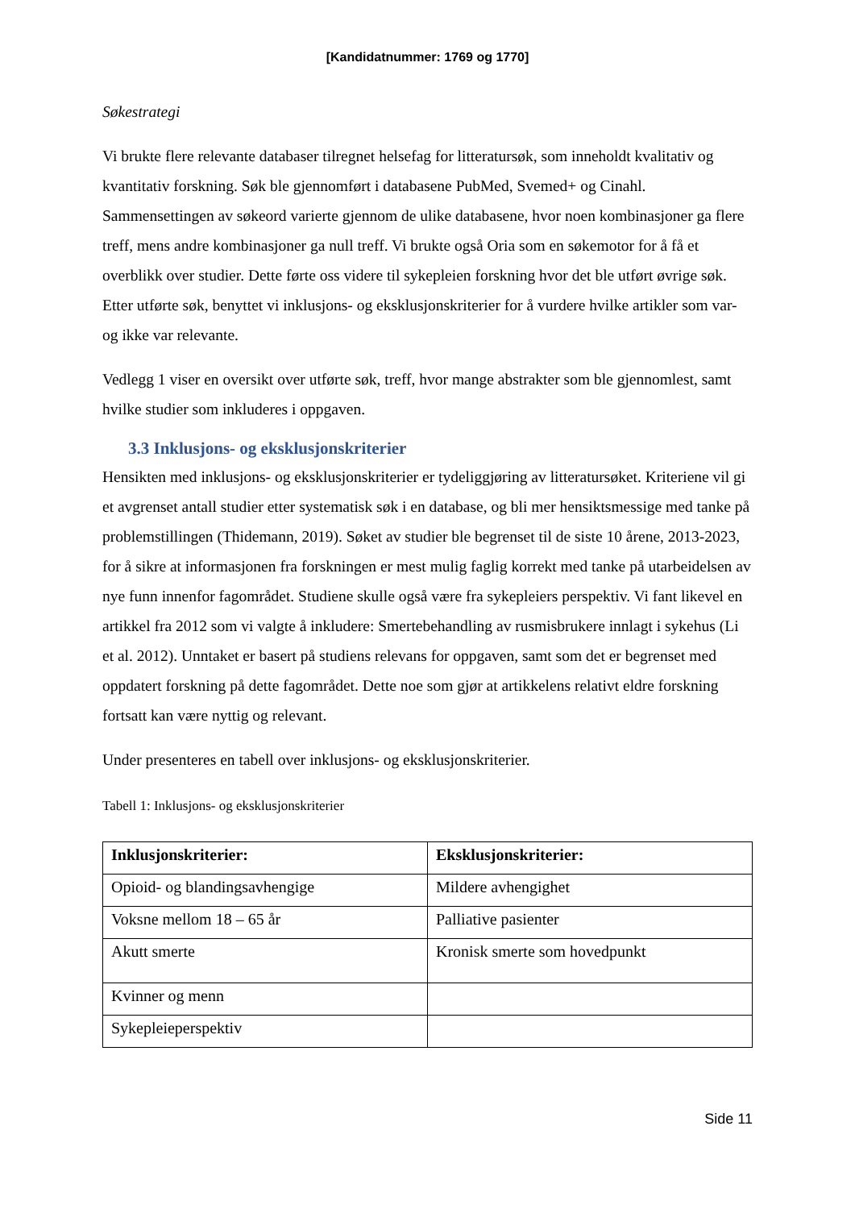[Kandidatnummer: 1769 og 1770]
Søkestrategi
Vi brukte flere relevante databaser tilregnet helsefag for litteratursøk, som inneholdt kvalitativ og kvantitativ forskning. Søk ble gjennomført i databasene PubMed, Svemed+ og Cinahl. Sammensettingen av søkeord varierte gjennom de ulike databasene, hvor noen kombinasjoner ga flere treff, mens andre kombinasjoner ga null treff. Vi brukte også Oria som en søkemotor for å få et overblikk over studier. Dette førte oss videre til sykepleien forskning hvor det ble utført øvrige søk. Etter utførte søk, benyttet vi inklusjons- og eksklusjonskriterier for å vurdere hvilke artikler som var- og ikke var relevante.
Vedlegg 1 viser en oversikt over utførte søk, treff, hvor mange abstrakter som ble gjennomlest, samt hvilke studier som inkluderes i oppgaven.
3.3 Inklusjons- og eksklusjonskriterier
Hensikten med inklusjons- og eksklusjonskriterier er tydeliggjøring av litteratursøket. Kriteriene vil gi et avgrenset antall studier etter systematisk søk i en database, og bli mer hensiktsmessige med tanke på problemstillingen (Thidemann, 2019). Søket av studier ble begrenset til de siste 10 årene, 2013-2023, for å sikre at informasjonen fra forskningen er mest mulig faglig korrekt med tanke på utarbeidelsen av nye funn innenfor fagområdet. Studiene skulle også være fra sykepleiers perspektiv. Vi fant likevel en artikkel fra 2012 som vi valgte å inkludere: Smertebehandling av rusmisbrukere innlagt i sykehus (Li et al. 2012). Unntaket er basert på studiens relevans for oppgaven, samt som det er begrenset med oppdatert forskning på dette fagområdet. Dette noe som gjør at artikkelens relativt eldre forskning fortsatt kan være nyttig og relevant.
Under presenteres en tabell over inklusjons- og eksklusjonskriterier.
Tabell 1: Inklusjons- og eksklusjonskriterier
| Inklusjonskriterier: | Eksklusjonskriterier: |
| --- | --- |
| Opioid- og blandingsavhengige | Mildere avhengighet |
| Voksne mellom 18 – 65 år | Palliative pasienter |
| Akutt smerte | Kronisk smerte som hovedpunkt |
| Kvinner og menn | |
| Sykepleieperspektiv | |
Side 11